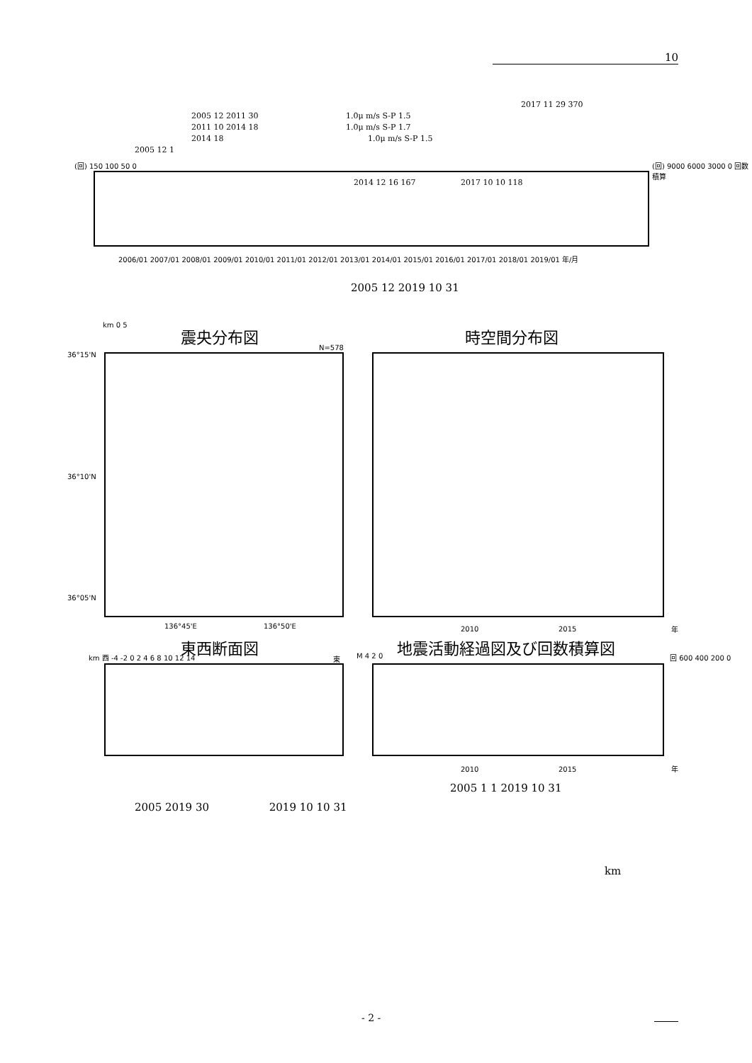10
2017 11 29 370
2005 12 2011 30 1.0μ m/s S-P 1.5
2011 10 2014 18 1.0μ m/s S-P 1.7
2014 18 1.0μ m/s S-P 1.5
2005 12 1
2014 12 16 167 2017 10 10 118
(回) 150 100 50 0 (回) 9000 6000 3000 0 回数積算
2006/01 2007/01 2008/01 2009/01 2010/01 2011/01 2012/01 2013/01 2014/01 2015/01 2016/01 2017/01 2018/01 2019/01 年/月
2005 12 2019 10 31
km 0 5 震央分布図 時空間分布図
N=578
36°15'N
36°10'N
36°05'N
136°45'E 136°50'E 2010 2015 年
東西断面図 地震活動経過図及び回数積算図
km 西 -4 -2 0 2 4 6 8 10 12 14 東 M 4 2 0 回 600 400 200 0
2010 2015 年
2005 1 1 2019 10 31
2005 2019 30 2019 10 10 31
km
- 2 -